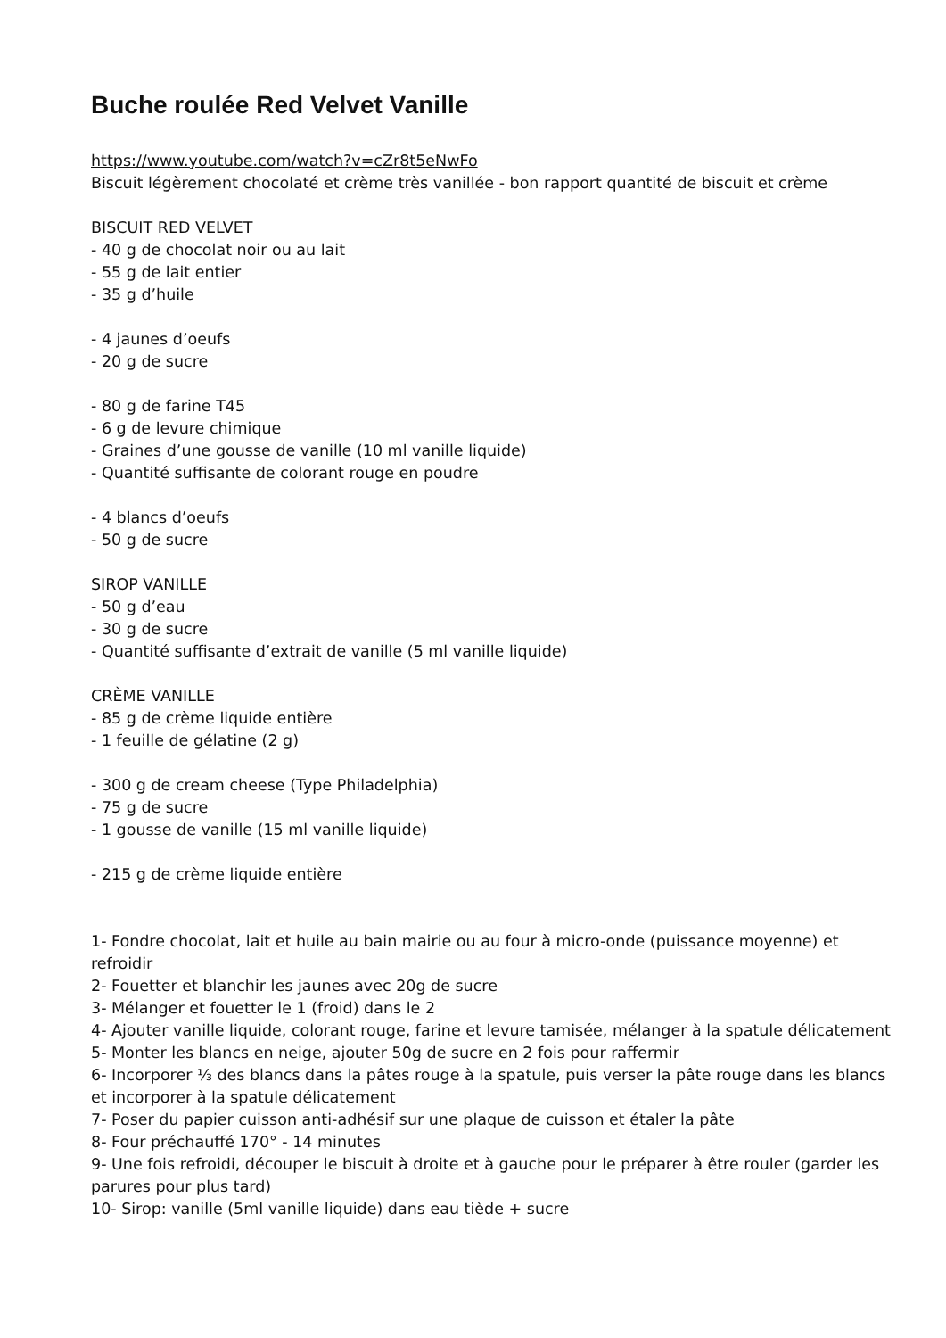Buche roulée Red Velvet Vanille
https://www.youtube.com/watch?v=cZr8t5eNwFo
Biscuit légèrement chocolaté et crème très vanillée - bon rapport quantité de biscuit et crème
BISCUIT RED VELVET
- 40 g de chocolat noir ou au lait
- 55 g de lait entier
- 35 g d’huile
- 4 jaunes d’oeufs
- 20 g de sucre
- 80 g de farine T45
- 6 g de levure chimique
- Graines d’une gousse de vanille (10 ml vanille liquide)
- Quantité suffisante de colorant rouge en poudre
- 4 blancs d’oeufs
- 50 g de sucre
SIROP VANILLE
- 50 g d’eau
- 30 g de sucre
- Quantité suffisante d’extrait de vanille (5 ml vanille liquide)
CRÈME VANILLE
- 85 g de crème liquide entière
- 1 feuille de gélatine (2 g)
- 300 g de cream cheese (Type Philadelphia)
- 75 g de sucre
- 1 gousse de vanille (15 ml vanille liquide)
- 215 g de crème liquide entière
1- Fondre chocolat, lait et huile au bain mairie ou au four à micro-onde (puissance moyenne) et refroidir
2- Fouetter et blanchir les jaunes avec 20g de sucre
3- Mélanger et fouetter le 1 (froid) dans le 2
4- Ajouter vanille liquide, colorant rouge, farine et levure tamisée, mélanger à la spatule délicatement
5- Monter les blancs en neige, ajouter 50g de sucre en 2 fois pour raffermir
6- Incorporer ⅓ des blancs dans la pâtes rouge à la spatule, puis verser la pâte rouge dans les blancs et incorporer à la spatule délicatement
7- Poser du papier cuisson anti-adhésif sur une plaque de cuisson et étaler la pâte
8- Four préchauffé 170° - 14 minutes
9- Une fois refroidi, découper le biscuit à droite et à gauche pour le préparer à être rouler (garder les parures pour plus tard)
10- Sirop: vanille (5ml vanille liquide) dans eau tiède + sucre